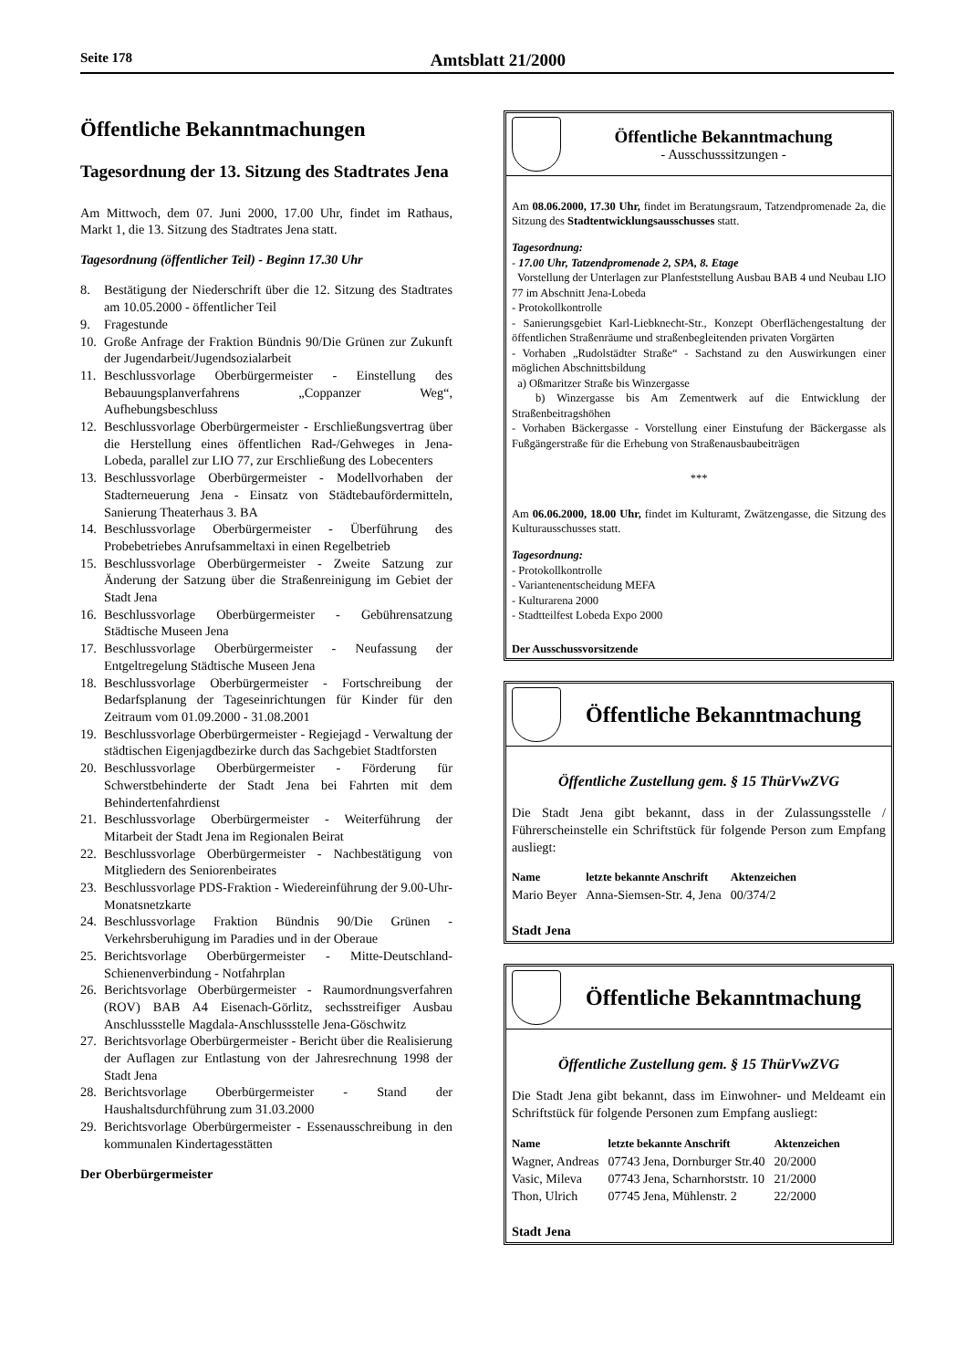Seite 178 Amtsblatt 21/2000
Öffentliche Bekanntmachungen
Tagesordnung der 13. Sitzung des Stadtrates Jena
Am Mittwoch, dem 07. Juni 2000, 17.00 Uhr, findet im Rathaus, Markt 1, die 13. Sitzung des Stadtrates Jena statt.
Tagesordnung (öffentlicher Teil) - Beginn 17.30 Uhr
8. Bestätigung der Niederschrift über die 12. Sitzung des Stadtrates am 10.05.2000 - öffentlicher Teil
9. Fragestunde
10. Große Anfrage der Fraktion Bündnis 90/Die Grünen zur Zukunft der Jugendarbeit/Jugendsozialarbeit
11. Beschlussvorlage Oberbürgermeister - Einstellung des Bebauungsplanverfahrens „Coppanzer Weg“, Aufhebungsbeschluss
12. Beschlussvorlage Oberbürgermeister - Erschließungsvertrag über die Herstellung eines öffentlichen Rad-/Gehweges in Jena-Lobeda, parallel zur LIO 77, zur Erschließung des Lobecenters
13. Beschlussvorlage Oberbürgermeister - Modellvorhaben der Stadterneuerung Jena - Einsatz von Städtebaufördermitteln, Sanierung Theaterhaus 3. BA
14. Beschlussvorlage Oberbürgermeister - Überführung des Probebetriebes Anrufsammeltaxi in einen Regelbetrieb
15. Beschlussvorlage Oberbürgermeister - Zweite Satzung zur Änderung der Satzung über die Straßenreinigung im Gebiet der Stadt Jena
16. Beschlussvorlage Oberbürgermeister - Gebührensatzung Städtische Museen Jena
17. Beschlussvorlage Oberbürgermeister - Neufassung der Entgeltregelung Städtische Museen Jena
18. Beschlussvorlage Oberbürgermeister - Fortschreibung der Bedarfsplanung der Tageseinrichtungen für Kinder für den Zeitraum vom 01.09.2000 - 31.08.2001
19. Beschlussvorlage Oberbürgermeister - Regiejagd - Verwaltung der städtischen Eigenjagdbezirke durch das Sachgebiet Stadtforsten
20. Beschlussvorlage Oberbürgermeister - Förderung für Schwerstbehinderte der Stadt Jena bei Fahrten mit dem Behindertenfahrdienst
21. Beschlussvorlage Oberbürgermeister - Weiterführung der Mitarbeit der Stadt Jena im Regionalen Beirat
22. Beschlussvorlage Oberbürgermeister - Nachbestätigung von Mitgliedern des Seniorenbeirates
23. Beschlussvorlage PDS-Fraktion - Wiedereinführung der 9.00-Uhr-Monatsnetzkarte
24. Beschlussvorlage Fraktion Bündnis 90/Die Grünen - Verkehrsberuhigung im Paradies und in der Oberaue
25. Berichtsvorlage Oberbürgermeister - Mitte-Deutschland-Schienenverbindung - Notfahrplan
26. Berichtsvorlage Oberbürgermeister - Raumordnungsverfahren (ROV) BAB A4 Eisenach-Görlitz, sechsstreifiger Ausbau Anschlussstelle Magdala-Anschlussstelle Jena-Göschwitz
27. Berichtsvorlage Oberbürgermeister - Bericht über die Realisierung der Auflagen zur Entlastung von der Jahresrechnung 1998 der Stadt Jena
28. Berichtsvorlage Oberbürgermeister - Stand der Haushaltsdurchführung zum 31.03.2000
29. Berichtsvorlage Oberbürgermeister - Essenausschreibung in den kommunalen Kindertagesstätten
Der Oberbürgermeister
Öffentliche Bekanntmachung
- Ausschusssitzungen -
Am 08.06.2000, 17.30 Uhr, findet im Beratungsraum, Tatzendpromenade 2a, die Sitzung des Stadtentwicklungsausschusses statt.
Tagesordnung:
- 17.00 Uhr, Tatzendpromenade 2, SPA, 8. Etage
Vorstellung der Unterlagen zur Planfeststellung Ausbau BAB 4 und Neubau LIO 77 im Abschnitt Jena-Lobeda
- Protokollkontrolle
- Sanierungsgebiet Karl-Liebknecht-Str., Konzept Oberflächengestaltung der öffentlichen Straßenräume und straßenbegleitenden privaten Vorgärten
- Vorhaben „Rudolstädter Straße“ - Sachstand zu den Auswirkungen einer möglichen Abschnittsbildung
a) Oßmaritzer Straße bis Winzergasse
b) Winzergasse bis Am Zementwerk auf die Entwicklung der Straßenbeitragshöhen
- Vorhaben Bäckergasse - Vorstellung einer Einstufung der Bäckergasse als Fußgängerstraße für die Erhebung von Straßenausbaubeiträgen
***
Am 06.06.2000, 18.00 Uhr, findet im Kulturamt, Zwätzengasse, die Sitzung des Kulturausschusses statt.
Tagesordnung:
- Protokollkontrolle
- Variantenentscheidung MEFA
- Kulturarena 2000
- Stadtteilfest Lobeda Expo 2000
Der Ausschussvorsitzende
Öffentliche Bekanntmachung
Öffentliche Zustellung gem. § 15 ThürVwZVG
Die Stadt Jena gibt bekannt, dass in der Zulassungsstelle / Führerscheinstelle ein Schriftstück für folgende Person zum Empfang ausliegt:
| Name | letzte bekannte Anschrift | Aktenzeichen |
| --- | --- | --- |
| Mario Beyer | Anna-Siemsen-Str. 4, Jena | 00/374/2 |
Stadt Jena
Öffentliche Bekanntmachung
Öffentliche Zustellung gem. § 15 ThürVwZVG
Die Stadt Jena gibt bekannt, dass im Einwohner- und Meldeamt ein Schriftstück für folgende Personen zum Empfang ausliegt:
| Name | letzte bekannte Anschrift | Aktenzeichen |
| --- | --- | --- |
| Wagner, Andreas | 07743 Jena, Dornburger Str.40 | 20/2000 |
| Vasic, Mileva | 07743 Jena, Scharnhorststr. 10 | 21/2000 |
| Thon, Ulrich | 07745 Jena, Mühlenstr. 2 | 22/2000 |
Stadt Jena